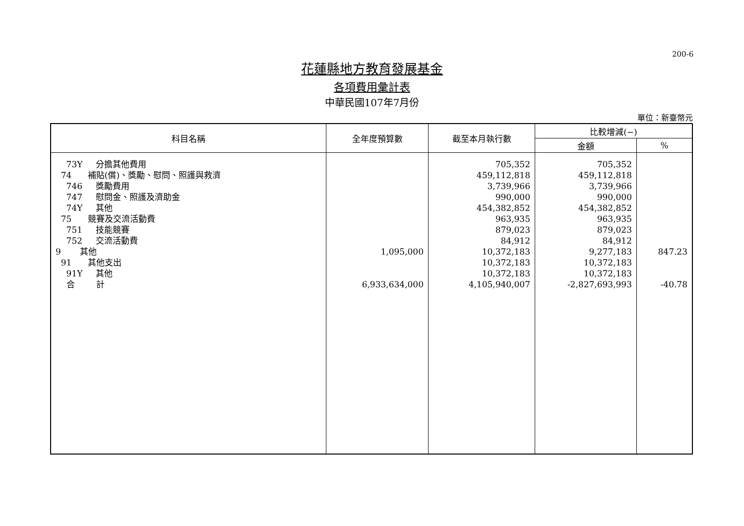200-6
花蓮縣地方教育發展基金
各項費用彙計表
中華民國107年7月份
單位：新臺幣元
| 科目名稱 | 全年度預算數 | 截至本月執行數 | 比較增減(−) | |
| --- | --- | --- | --- | --- |
| | | | 金額 | % |
| 73Y 分擔其他費用 | | 705,352 | 705,352 | |
| 74 補貼(償)、獎勵、慰問、照護與救濟 | | 459,112,818 | 459,112,818 | |
| 746 獎勵費用 | | 3,739,966 | 3,739,966 | |
| 747 慰問金、照護及濟助金 | | 990,000 | 990,000 | |
| 74Y 其他 | | 454,382,852 | 454,382,852 | |
| 75 競賽及交流活動費 | | 963,935 | 963,935 | |
| 751 技能競賽 | | 879,023 | 879,023 | |
| 752 交流活動費 | | 84,912 | 84,912 | |
| 9 其他 | 1,095,000 | 10,372,183 | 9,277,183 | 847.23 |
| 91 其他支出 | | 10,372,183 | 10,372,183 | |
| 91Y 其他 | | 10,372,183 | 10,372,183 | |
| 合 計 | 6,933,634,000 | 4,105,940,007 | -2,827,693,993 | -40.78 |